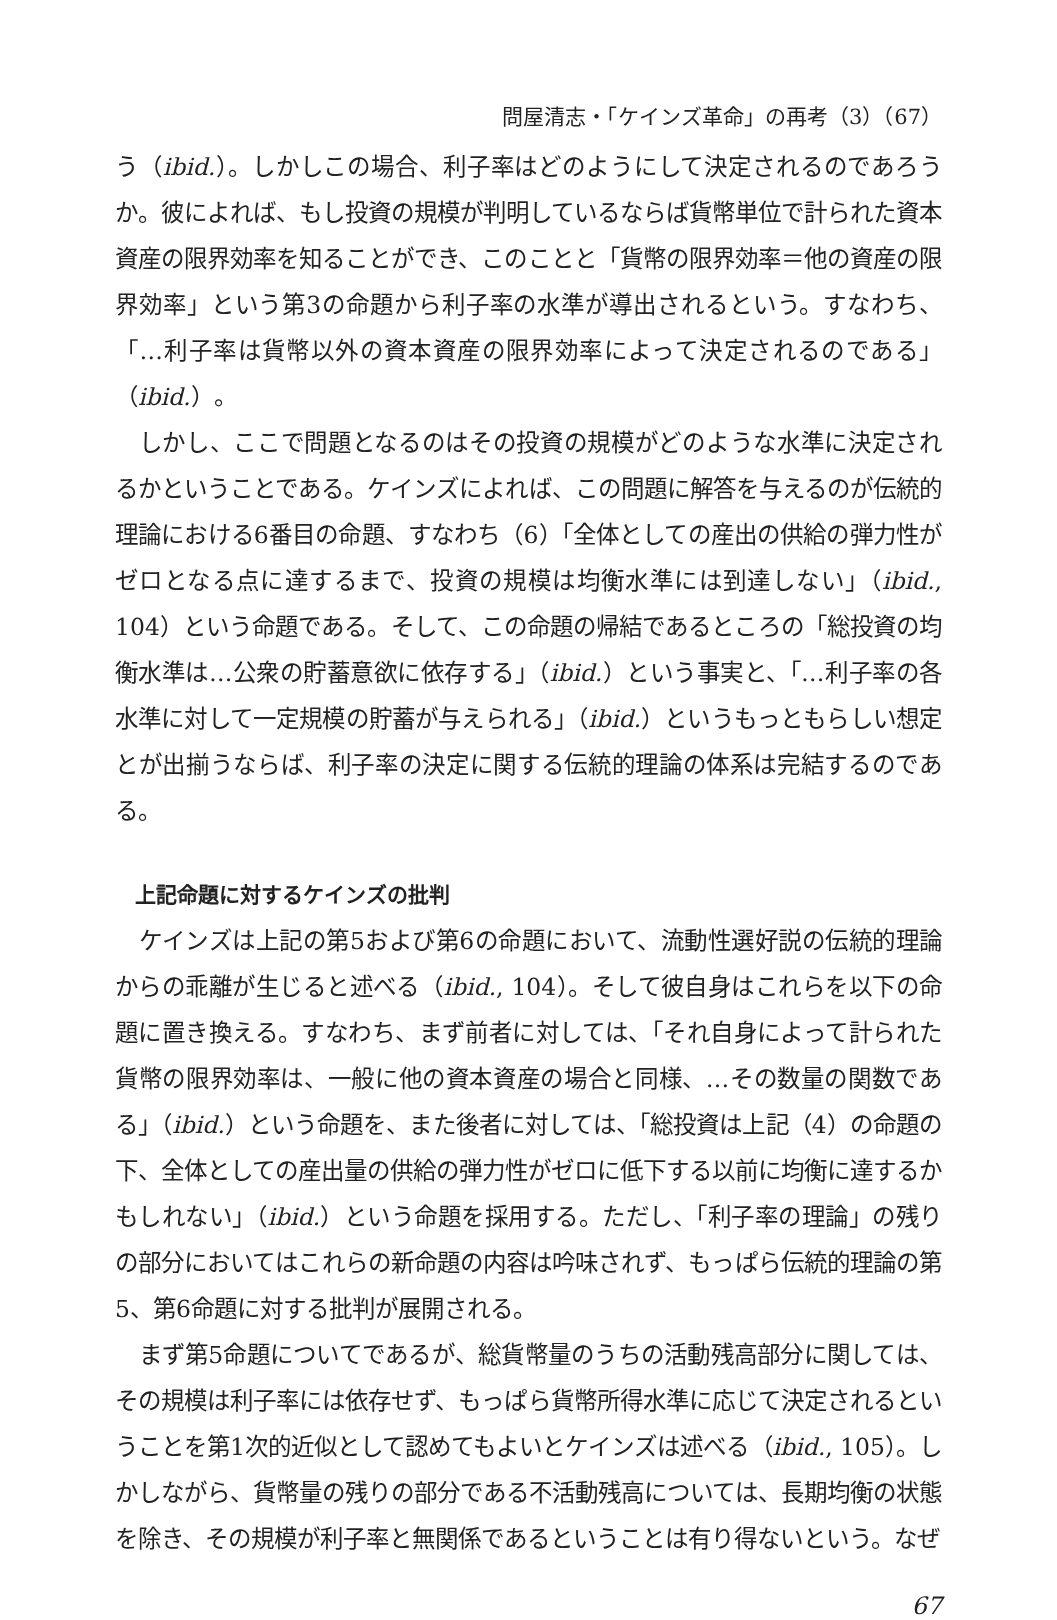問屋清志・「ケインズ革命」の再考（3）（67）
う（ibid.）。しかしこの場合、利子率はどのようにして決定されるのであろうか。彼によれば、もし投資の規模が判明しているならば貨幣単位で計られた資本資産の限界効率を知ることができ、このことと「貨幣の限界効率＝他の資産の限界効率」という第3の命題から利子率の水準が導出されるという。すなわち、「…利子率は貨幣以外の資本資産の限界効率によって決定されるのである」（ibid.）。
しかし、ここで問題となるのはその投資の規模がどのような水準に決定されるかということである。ケインズによれば、この問題に解答を与えるのが伝統的理論における6番目の命題、すなわち（6）「全体としての産出の供給の弾力性がゼロとなる点に達するまで、投資の規模は均衡水準には到達しない」（ibid., 104）という命題である。そして、この命題の帰結であるところの「総投資の均衡水準は…公衆の貯蓄意欲に依存する」（ibid.）という事実と、「…利子率の各水準に対して一定規模の貯蓄が与えられる」（ibid.）というもっともらしい想定とが出揃うならば、利子率の決定に関する伝統的理論の体系は完結するのである。
上記命題に対するケインズの批判
ケインズは上記の第5および第6の命題において、流動性選好説の伝統的理論からの乖離が生じると述べる（ibid., 104）。そして彼自身はこれらを以下の命題に置き換える。すなわち、まず前者に対しては、「それ自身によって計られた貨幣の限界効率は、一般に他の資本資産の場合と同様、…その数量の関数である」（ibid.）という命題を、また後者に対しては、「総投資は上記（4）の命題の下、全体としての産出量の供給の弾力性がゼロに低下する以前に均衡に達するかもしれない」（ibid.）という命題を採用する。ただし、「利子率の理論」の残りの部分においてはこれらの新命題の内容は吟味されず、もっぱら伝統的理論の第5、第6命題に対する批判が展開される。
まず第5命題についてであるが、総貨幣量のうちの活動残高部分に関しては、その規模は利子率には依存せず、もっぱら貨幣所得水準に応じて決定されるということを第1次的近似として認めてもよいとケインズは述べる（ibid., 105）。しかしながら、貨幣量の残りの部分である不活動残高については、長期均衡の状態を除き、その規模が利子率と無関係であるということは有り得ないという。なぜ
67